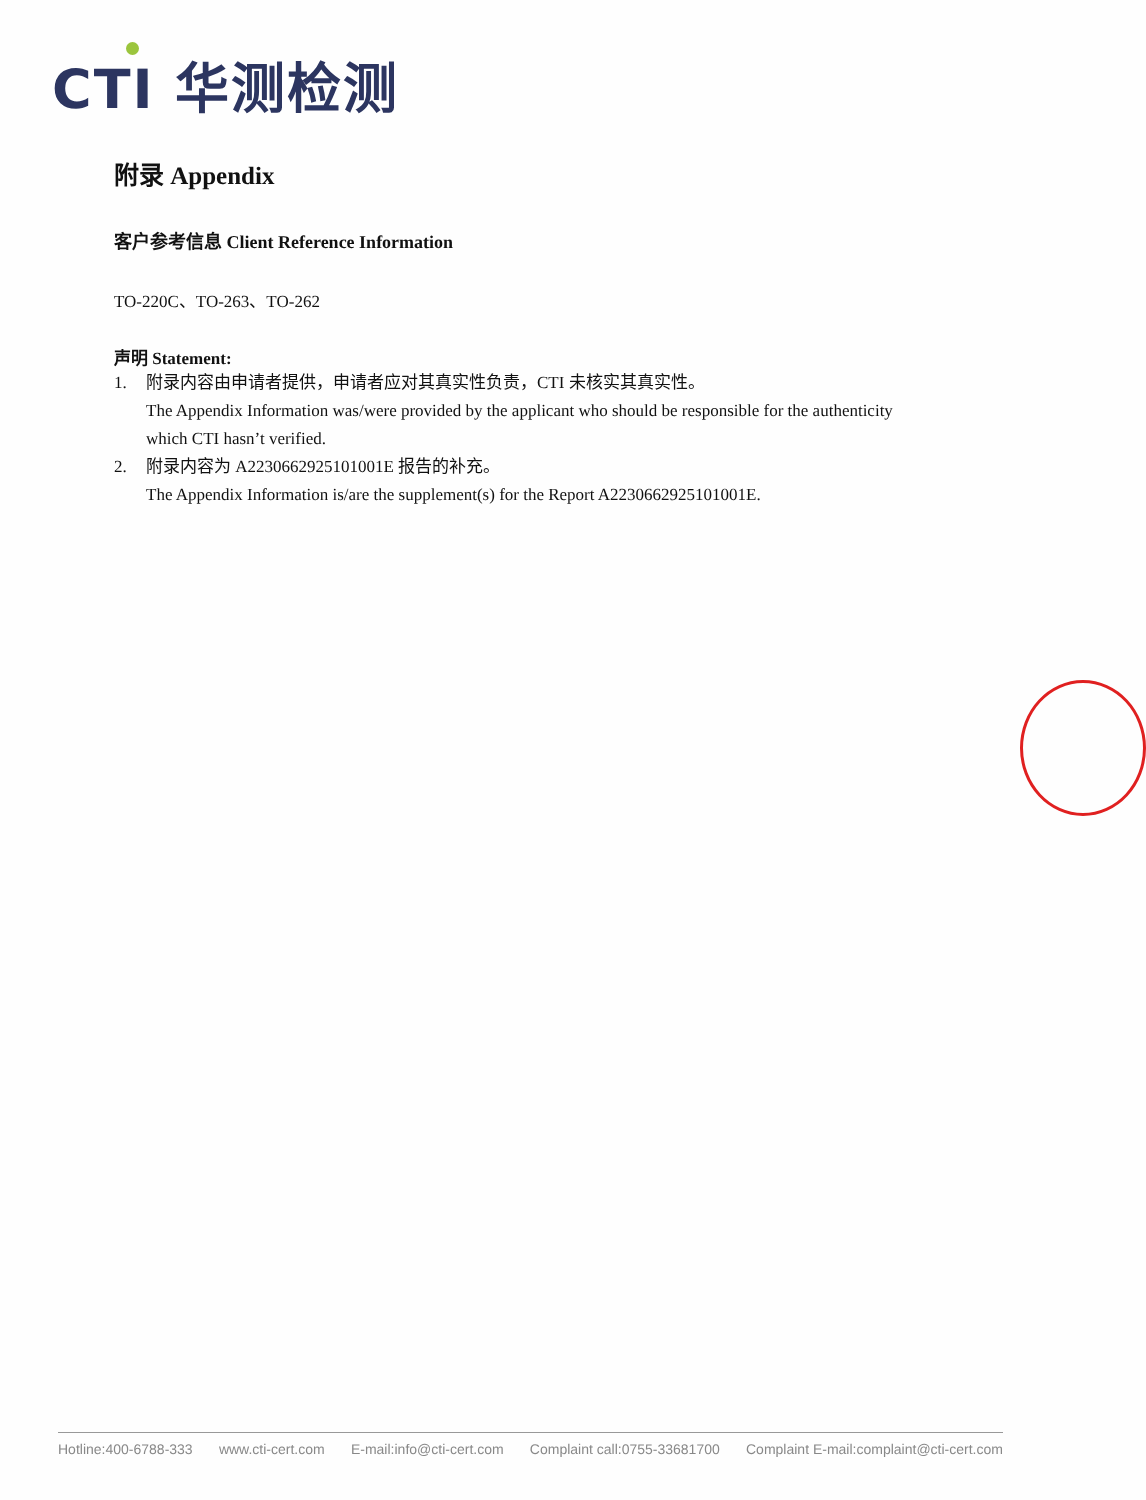CTI 华测检测
附录 Appendix
客户参考信息 Client Reference Information
TO-220C、TO-263、TO-262
声明 Statement:
1. 附录内容由申请者提供，申请者应对其真实性负责，CTI 未核实其真实性。
The Appendix Information was/were provided by the applicant who should be responsible for the authenticity which CTI hasn’t verified.
2. 附录内容为 A2230662925101001E 报告的补充。
The Appendix Information is/are the supplement(s) for the Report A2230662925101001E.
Hotline:400-6788-333 www.cti-cert.com E-mail:info@cti-cert.com Complaint call:0755-33681700 Complaint E-mail:complaint@cti-cert.com